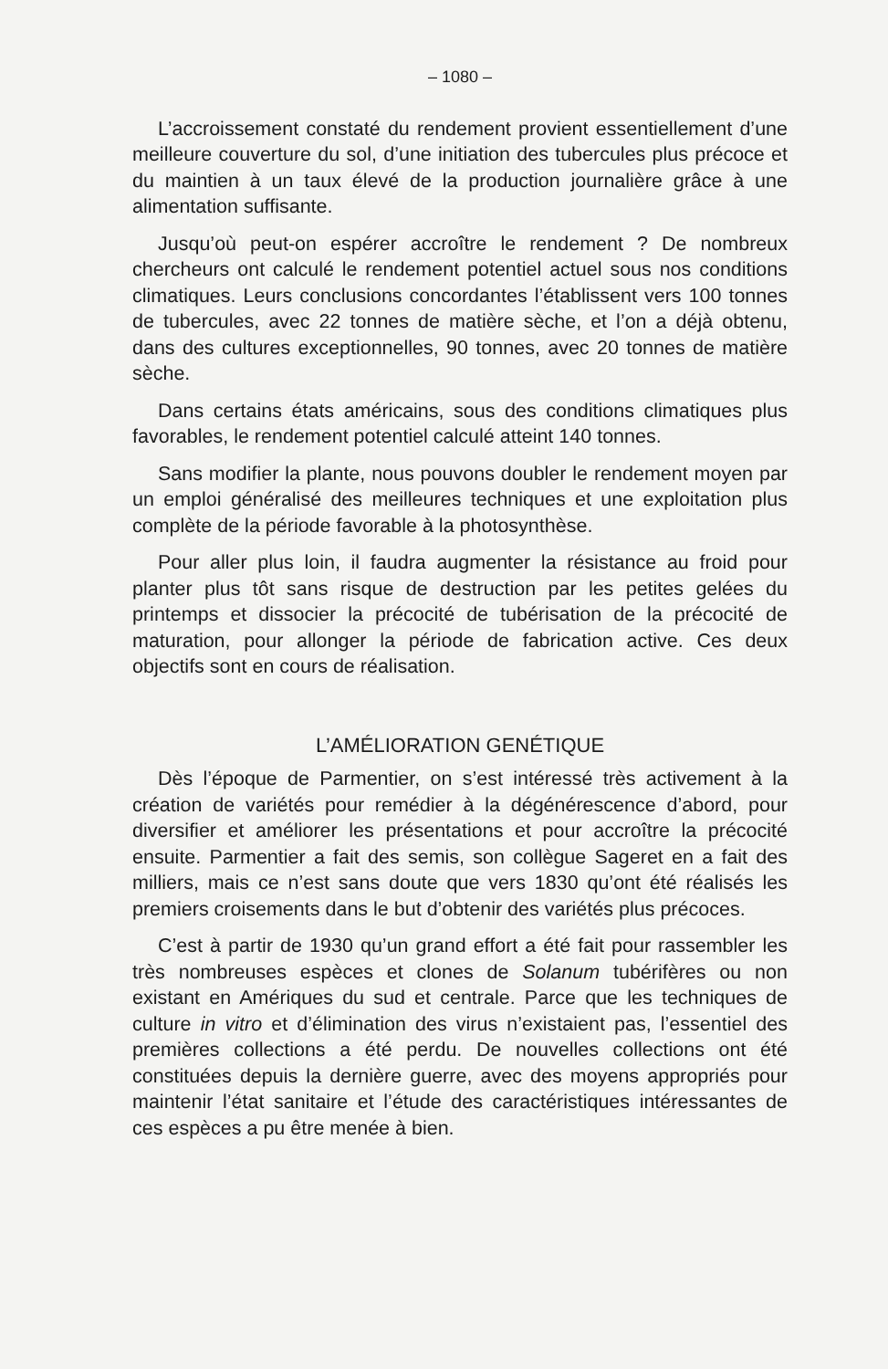– 1080 –
L’accroissement constaté du rendement provient essentiellement d’une meilleure couverture du sol, d’une initiation des tubercules plus précoce et du maintien à un taux élevé de la production journalière grâce à une alimentation suffisante.
Jusqu’où peut-on espérer accroître le rendement ? De nombreux chercheurs ont calculé le rendement potentiel actuel sous nos conditions climatiques. Leurs conclusions concordantes l’établissent vers 100 tonnes de tubercules, avec 22 tonnes de matière sèche, et l’on a déjà obtenu, dans des cultures exceptionnelles, 90 tonnes, avec 20 tonnes de matière sèche.
Dans certains états américains, sous des conditions climatiques plus favorables, le rendement potentiel calculé atteint 140 tonnes.
Sans modifier la plante, nous pouvons doubler le rendement moyen par un emploi généralisé des meilleures techniques et une exploitation plus complète de la période favorable à la photosynthèse.
Pour aller plus loin, il faudra augmenter la résistance au froid pour planter plus tôt sans risque de destruction par les petites gelées du printemps et dissocier la précocité de tubérisation de la précocité de maturation, pour allonger la période de fabrication active. Ces deux objectifs sont en cours de réalisation.
L’AMÉLIORATION GENÉTIQUE
Dès l’époque de Parmentier, on s’est intéressé très activement à la création de variétés pour remédier à la dégénérescence d’abord, pour diversifier et améliorer les présentations et pour accroître la précocité ensuite. Parmentier a fait des semis, son collègue Sageret en a fait des milliers, mais ce n’est sans doute que vers 1830 qu’ont été réalisés les premiers croisements dans le but d’obtenir des variétés plus précoces.
C’est à partir de 1930 qu’un grand effort a été fait pour rassembler les très nombreuses espèces et clones de Solanum tubérifères ou non existant en Amériques du sud et centrale. Parce que les techniques de culture in vitro et d’élimination des virus n’existaient pas, l’essentiel des premières collections a été perdu. De nouvelles collections ont été constituées depuis la dernière guerre, avec des moyens appropriés pour maintenir l’état sanitaire et l’étude des caractéristiques intéressantes de ces espèces a pu être menée à bien.